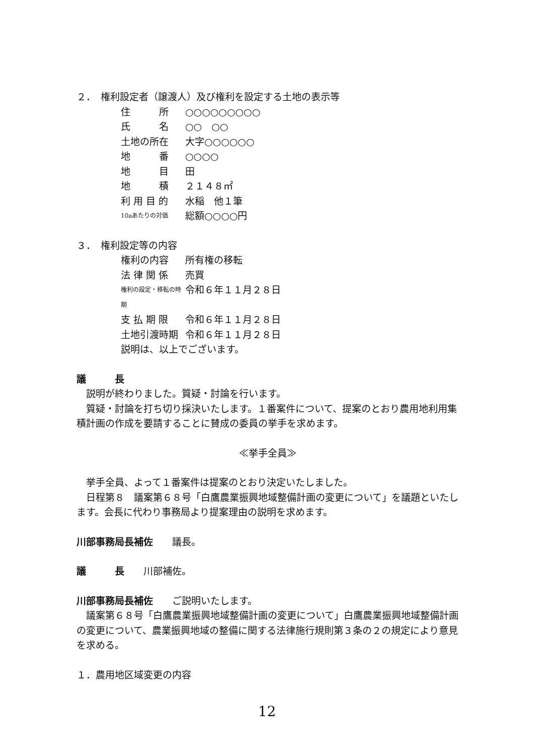２．　権利設定者（譲渡人）及び権利を設定する土地の表示等
住　　　所 ○○○○○○○○○
氏　　　名 ○○　○○
土地の所在 大字○○○○○○
地　　　番 ○○○○
地　　　目 田
地　　　積 ２１４８㎡
利 用 目 的 水稲　他１筆
10aあたりの対価 総額○○○○円
３．　権利設定等の内容
権利の内容 所有権の移転
法 律 関 係 売買
権利の設定・移転の時期 令和６年１１月２８日
支 払 期 限 令和６年１１月２８日
土地引渡時期 令和６年１１月２８日
説明は、以上でございます。
議　　　長
　説明が終わりました。質疑・討論を行います。
　質疑・討論を打ち切り採決いたします。１番案件について、提案のとおり農用地利用集積計画の作成を要請することに賛成の委員の挙手を求めます。
≪挙手全員≫
　挙手全員、よって１番案件は提案のとおり決定いたしました。
　日程第８　議案第６８号「白鷹農業振興地域整備計画の変更について」を議題といたします。会長に代わり事務局より提案理由の説明を求めます。
川部事務局長補佐　　議長。
議　　　長　　川部補佐。
川部事務局長補佐　　ご説明いたします。
　議案第６８号「白鷹農業振興地域整備計画の変更について」白鷹農業振興地域整備計画の変更について、農業振興地域の整備に関する法律施行規則第３条の２の規定により意見を求める。
１．農用地区域変更の内容
12